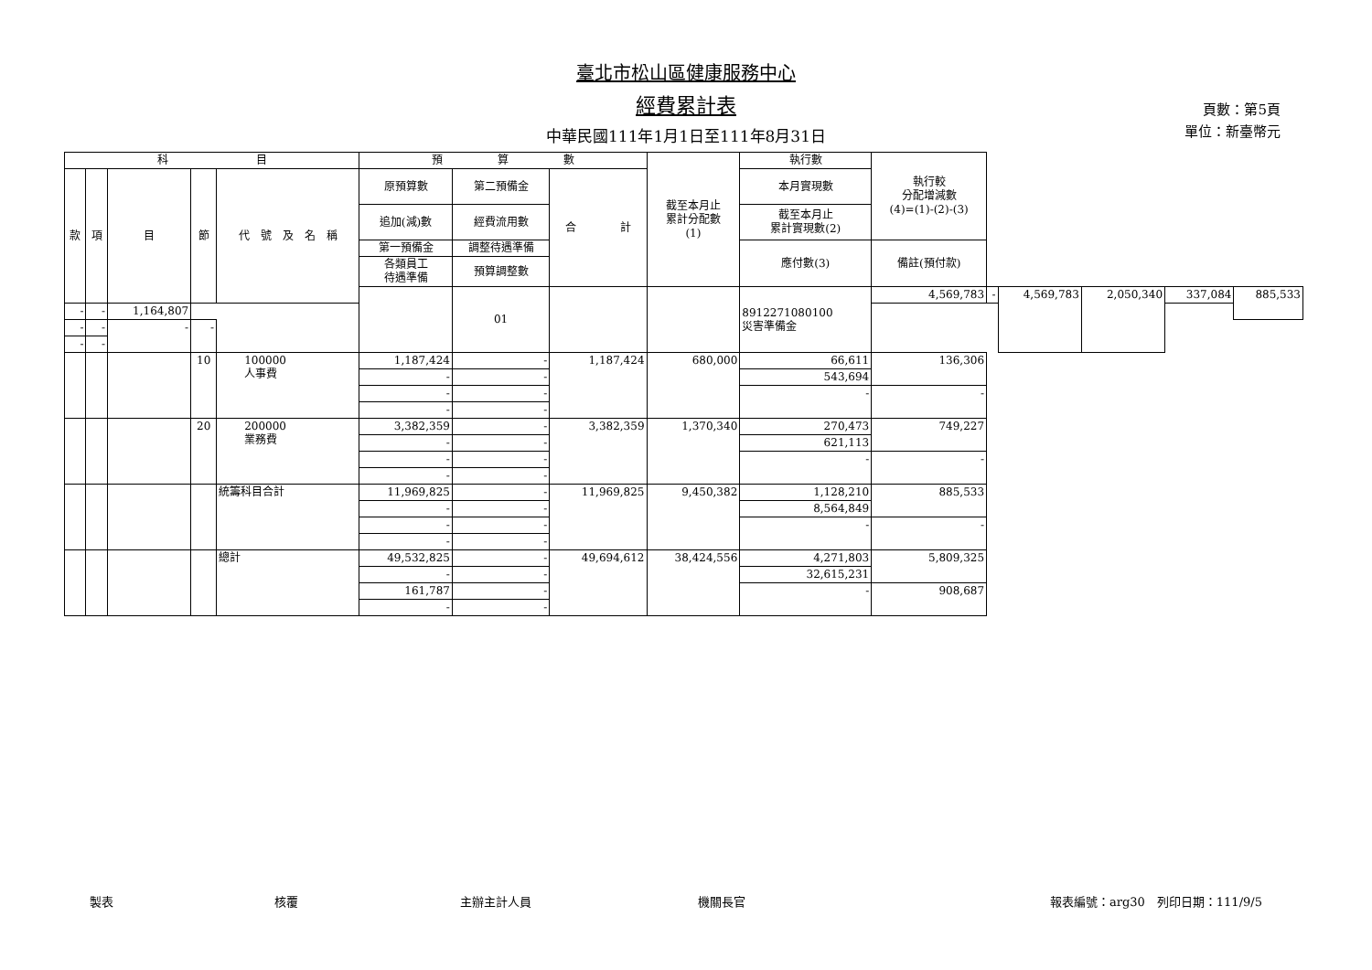臺北市松山區健康服務中心
經費累計表
中華民國111年1月1日至111年8月31日
頁數：第5頁
單位：新臺幣元
| 科 目 | | | | | 預 算 數 | | | 截至本月止 累計分配數 (1) | 執行數 | 執行較 分配增減數 (4)=(1)-(2)-(3) | | | | | |
| --- | --- | --- | --- | --- | --- | --- | --- | --- | --- | --- | --- | --- | --- | --- | --- |
| 款 | 項 | 目 | 節 | 代 號 及 名 稱 | 原預算數 | 第二預備金 | 合 計 | | 本月實現數 | | | | | | |
| | | | | | 追加(減)數 | 經費流用數 | | | 截至本月止 累計實現數(2) | | | | | | |
| | | | | | 第一預備金 | 調整待遇準備 | | | 應付數(3) | 備註(預付款) | | | | | |
| | | | | | 各類員工 待遇準備 | 預算調整數 | | | | | | | | | |
| | | | | | | 01 | | | 8912271080100 災害準備金 | 4,569,783 | - | 4,569,783 | 2,050,340 | 337,084 | 885,533 |
| - | - | 1,164,807 | | | | | | | | | | | | | |
| - | - | - | - | | | | | | | | | | | | |
| - | - | | | | | | | | | | | | | | |
| | | | 10 | 100000 人事費 | 1,187,424 | - | 1,187,424 | 680,000 | 66,611 | 136,306 | | | | | |
| | | | | | - | - | | | 543,694 | | | | | | |
| | | | | | - | - | | | - | - | | | | | |
| | | | | | - | - | | | | | | | | | |
| | | | 20 | 200000 業務費 | 3,382,359 | - | 3,382,359 | 1,370,340 | 270,473 | 749,227 | | | | | |
| | | | | | - | - | | | 621,113 | | | | | | |
| | | | | | - | - | | | - | - | | | | | |
| | | | | | - | - | | | | | | | | | |
| | | | | 統籌科目合計 | 11,969,825 | - | 11,969,825 | 9,450,382 | 1,128,210 | 885,533 | | | | | |
| | | | | | - | - | | | 8,564,849 | | | | | | |
| | | | | | - | - | | | - | - | | | | | |
| | | | | | - | - | | | | | | | | | |
| | | | | 總計 | 49,532,825 | - | 49,694,612 | 38,424,556 | 4,271,803 | 5,809,325 | | | | | |
| | | | | | - | - | | | 32,615,231 | | | | | | |
| | | | | | 161,787 | - | | | - | 908,687 | | | | | |
| | | | | | - | - | | | | | | | | | |
製表 核覆 主辦主計人員 機關長官 報表編號：arg30　列印日期：111/9/5